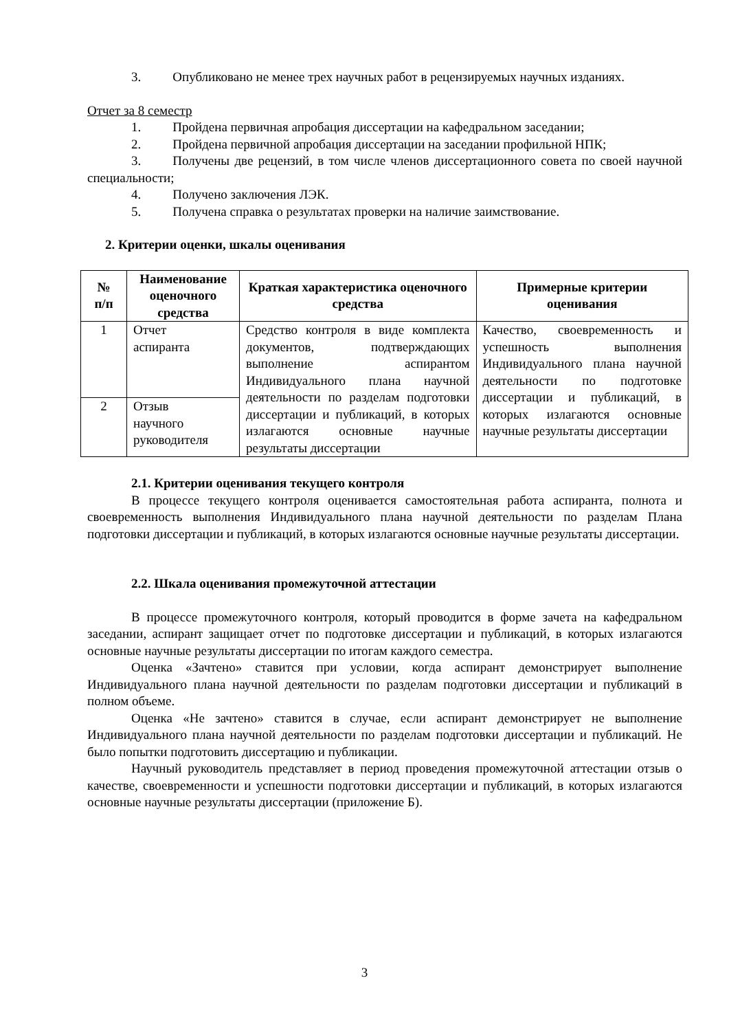3. Опубликовано не менее трех научных работ в рецензируемых научных изданиях.
Отчет за 8 семестр
1. Пройдена первичная апробация диссертации на кафедральном заседании;
2. Пройдена первичной апробация диссертации на заседании профильной НПК;
3. Получены две рецензий, в том числе членов диссертационного совета по своей научной специальности;
4. Получено заключения ЛЭК.
5. Получена справка о результатах проверки на наличие заимствование.
2. Критерии оценки, шкалы оценивания
| № п/п | Наименование оценочного средства | Краткая характеристика оценочного средства | Примерные критерии оценивания |
| --- | --- | --- | --- |
| 1 | Отчет аспиранта | Средство контроля в виде комплекта документов, подтверждающих выполнение аспирантом Индивидуального плана научной деятельности по разделам подготовки диссертации и публикаций, в которых излагаются основные научные результаты диссертации | Качество, своевременность и успешность выполнения Индивидуального плана научной деятельности по подготовке диссертации и публикаций, в которых излагаются основные научные результаты диссертации |
| 2 | Отзыв научного руководителя | | |
2.1. Критерии оценивания текущего контроля
В процессе текущего контроля оценивается самостоятельная работа аспиранта, полнота и своевременность выполнения Индивидуального плана научной деятельности по разделам Плана подготовки диссертации и публикаций, в которых излагаются основные научные результаты диссертации.
2.2. Шкала оценивания промежуточной аттестации
В процессе промежуточного контроля, который проводится в форме зачета на кафедральном заседании, аспирант защищает отчет по подготовке диссертации и публикаций, в которых излагаются основные научные результаты диссертации по итогам каждого семестра.
Оценка «Зачтено» ставится при условии, когда аспирант демонстрирует выполнение Индивидуального плана научной деятельности по разделам подготовки диссертации и публикаций в полном объеме.
Оценка «Не зачтено» ставится в случае, если аспирант демонстрирует не выполнение Индивидуального плана научной деятельности по разделам подготовки диссертации и публикаций. Не было попытки подготовить диссертацию и публикации.
Научный руководитель представляет в период проведения промежуточной аттестации отзыв о качестве, своевременности и успешности подготовки диссертации и публикаций, в которых излагаются основные научные результаты диссертации (приложение Б).
3